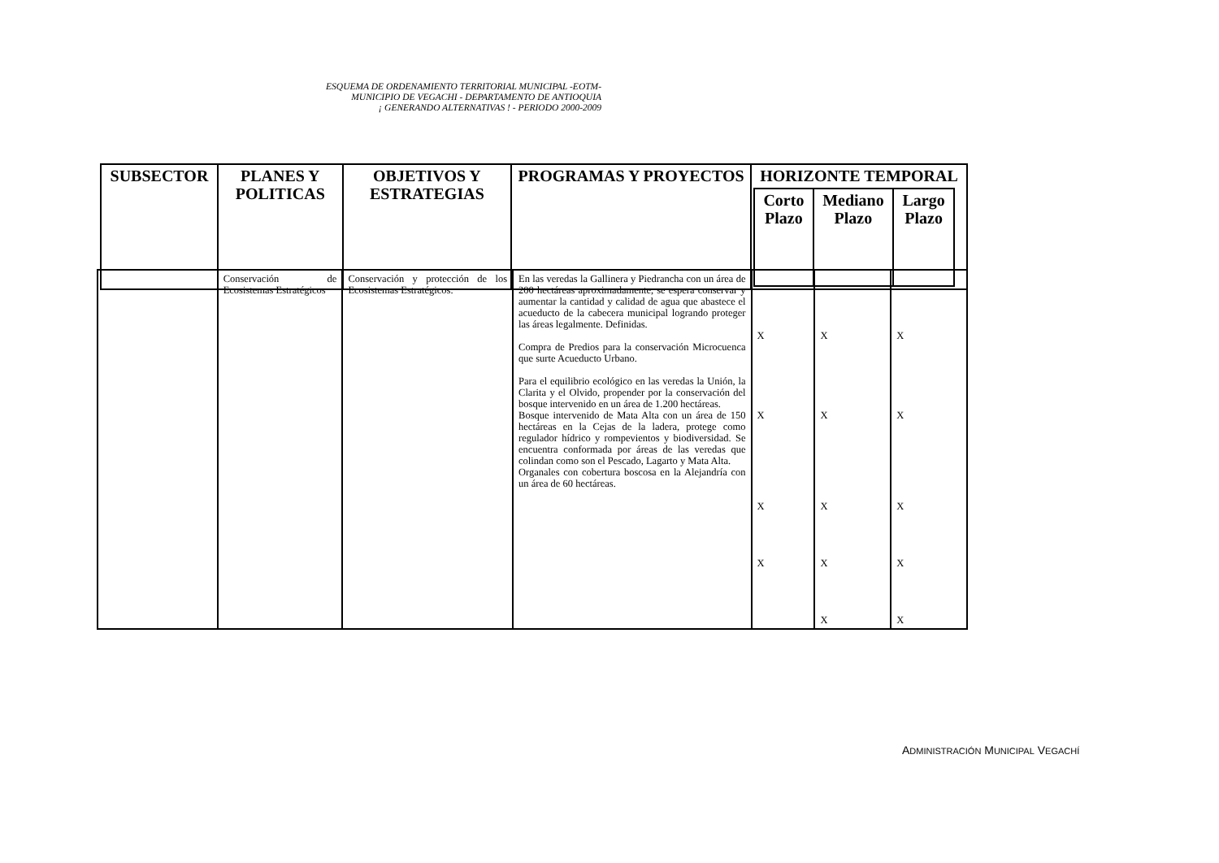ESQUEMA DE ORDENAMIENTO TERRITORIAL MUNICIPAL -EOTM-
MUNICIPIO DE VEGACHI - DEPARTAMENTO DE ANTIOQUIA
¡ GENERANDO ALTERNATIVAS ! - PERIODO 2000-2009
| SUBSECTOR | PLANES Y POLITICAS | OBJETIVOS Y ESTRATEGIAS | PROGRAMAS Y PROYECTOS | HORIZONTE TEMPORAL / Corto Plazo / Mediano Plazo / Largo Plazo / / --- / --- / --- / |
| --- | --- | --- | --- | --- |
| | Conservación de Ecosistemas Estratégicos | Conservación y protección de los Ecosistemas Estratégicos. | En las veredas la Gallinera y Piedrancha con un área de 200 hectáreas aproximadamente, se espera conservar y aumentar la cantidad y calidad de agua que abastece el acueducto de la cabecera municipal logrando proteger las áreas legalmente. Definidas. Compra de Predios para la conservación Microcuenca que surte Acueducto Urbano. Para el equilibrio ecológico en las veredas la Unión, la Clarita y el Olvido, propender por la conservación del bosque intervenido en un área de 1.200 hectáreas. Bosque intervenido de Mata Alta con un área de 150 hectáreas en la Cejas de la ladera, protege como regulador hídrico y rompevientos y biodiversidad. Se encuentra conformada por áreas de las veredas que colindan como son el Pescado, Lagarto y Mata Alta. Organales con cobertura boscosa en la Alejandría con un área de 60 hectáreas. | X X X X | X X X X X | X X X X X |
ADMINISTRACIÓN MUNICIPAL VEGACHÍ